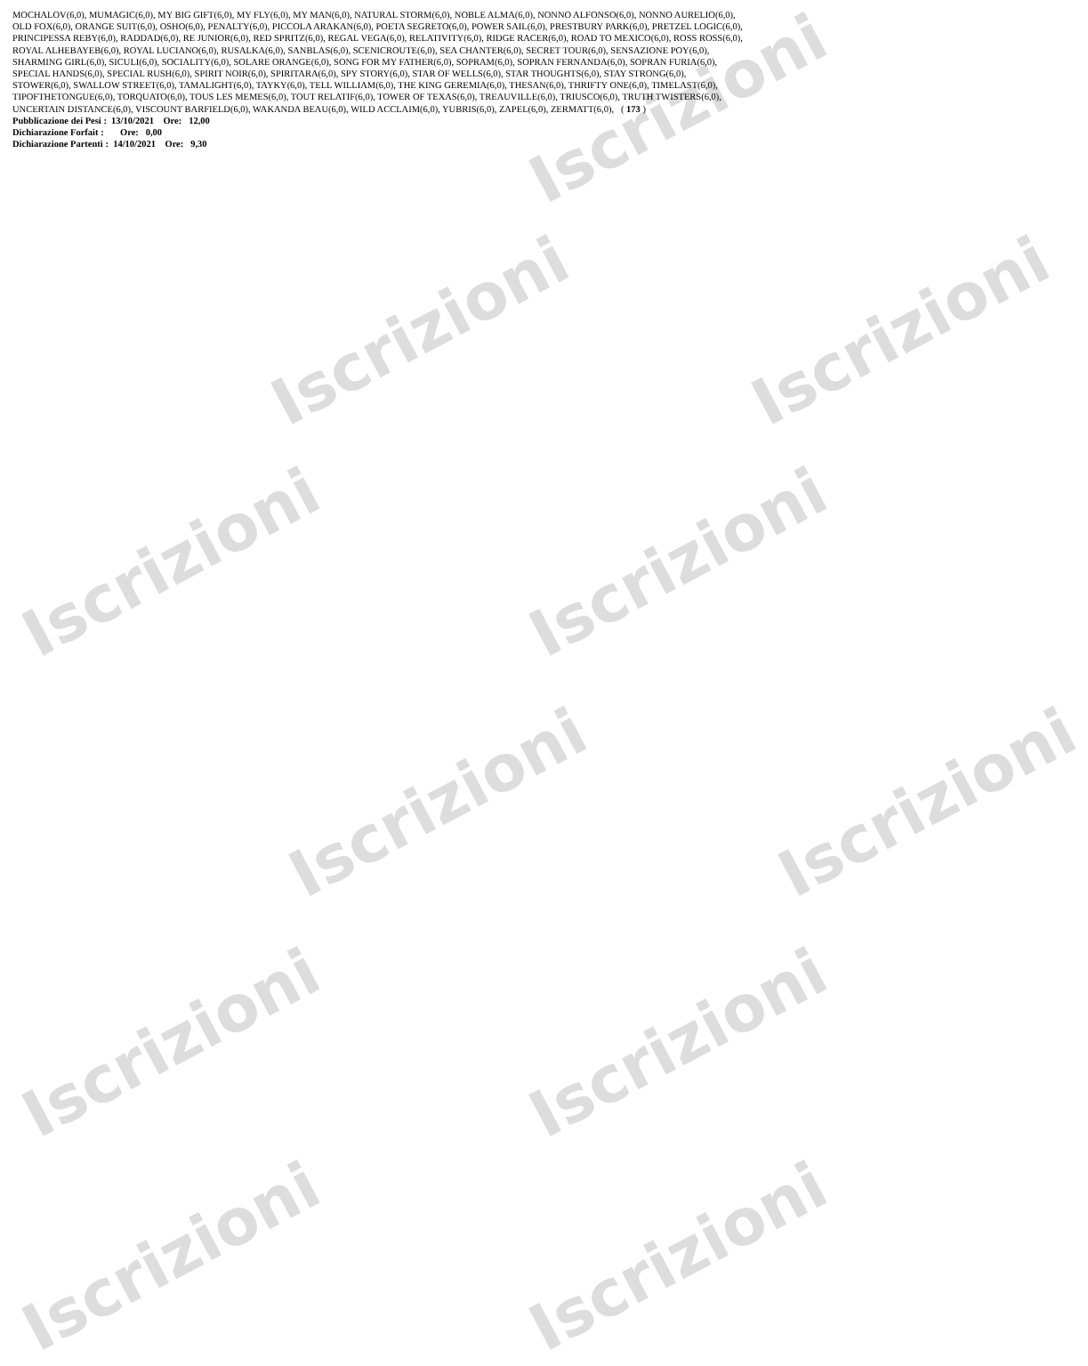Iscrizioni Iscrizioni
Iscrizioni Iscrizioni
Iscrizioni Iscrizioni
Iscrizioni Iscrizioni
Iscrizioni Iscrizioni
Iscrizioni
MOCHALOV(6,0), MUMAGIC(6,0), MY BIG GIFT(6,0), MY FLY(6,0), MY MAN(6,0), NATURAL STORM(6,0), NOBLE ALMA(6,0), NONNO ALFONSO(6,0), NONNO AURELIO(6,0),
OLD FOX(6,0), ORANGE SUIT(6,0), OSHO(6,0), PENALTY(6,0), PICCOLA ARAKAN(6,0), POETA SEGRETO(6,0), POWER SAIL(6,0), PRESTBURY PARK(6,0), PRETZEL LOGIC(6,0),
PRINCIPESSA REBY(6,0), RADDAD(6,0), RE JUNIOR(6,0), RED SPRITZ(6,0), REGAL VEGA(6,0), RELATIVITY(6,0), RIDGE RACER(6,0), ROAD TO MEXICO(6,0), ROSS ROSS(6,0),
ROYAL ALHEBAYEB(6,0), ROYAL LUCIANO(6,0), RUSALKA(6,0), SANBLAS(6,0), SCENICROUTE(6,0), SEA CHANTER(6,0), SECRET TOUR(6,0), SENSAZIONE POY(6,0),
SHARMING GIRL(6,0), SICULI(6,0), SOCIALITY(6,0), SOLARE ORANGE(6,0), SONG FOR MY FATHER(6,0), SOPRAM(6,0), SOPRAN FERNANDA(6,0), SOPRAN FURIA(6,0),
SPECIAL HANDS(6,0), SPECIAL RUSH(6,0), SPIRIT NOIR(6,0), SPIRITARA(6,0), SPY STORY(6,0), STAR OF WELLS(6,0), STAR THOUGHTS(6,0), STAY STRONG(6,0),
STOWER(6,0), SWALLOW STREET(6,0), TAMALIGHT(6,0), TAYKY(6,0), TELL WILLIAM(6,0), THE KING GEREMIA(6,0), THESAN(6,0), THRIFTY ONE(6,0), TIMELAST(6,0),
TIPOFTHETONGUE(6,0), TORQUATO(6,0), TOUS LES MEMES(6,0), TOUT RELATIF(6,0), TOWER OF TEXAS(6,0), TREAUVILLE(6,0), TRIUSCO(6,0), TRUTH TWISTERS(6,0),
UNCERTAIN DISTANCE(6,0), VISCOUNT BARFIELD(6,0), WAKANDA BEAU(6,0), WILD ACCLAIM(6,0), YUBRIS(6,0), ZAPEL(6,0), ZERMATT(6,0), ( 173 )
Pubblicazione dei Pesi : 13/10/2021 Ore: 12,00
Dichiarazione Forfait : Ore: 0,00
Dichiarazione Partenti : 14/10/2021 Ore: 9,30